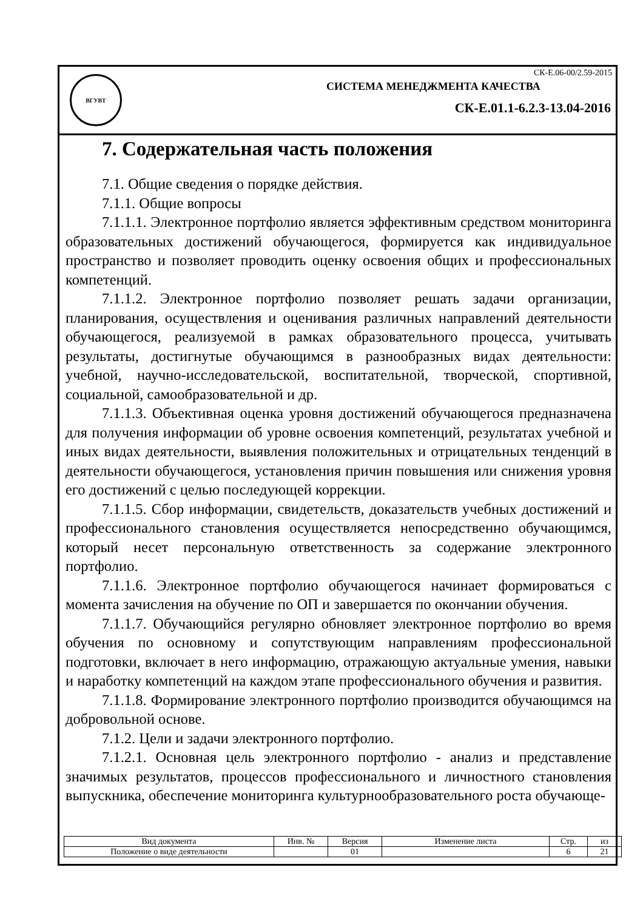ВГУВТ
СК-Е.06-00/2.59-2015
СИСТЕМА МЕНЕДЖМЕНТА КАЧЕСТВА
СК-Е.01.1-6.2.3-13.04-2016
7. Содержательная часть положения
7.1. Общие сведения о порядке действия.
7.1.1. Общие вопросы
7.1.1.1. Электронное портфолио является эффективным средством мониторинга образовательных достижений обучающегося, формируется как индивидуальное пространство и позволяет проводить оценку освоения общих и профессиональных компетенций.
7.1.1.2. Электронное портфолио позволяет решать задачи организации, планирования, осуществления и оценивания различных направлений деятельности обучающегося, реализуемой в рамках образовательного процесса, учитывать результаты, достигнутые обучающимся в разнообразных видах деятельности: учебной, научно-исследовательской, воспитательной, творческой, спортивной, социальной, самообразовательной и др.
7.1.1.3. Объективная оценка уровня достижений обучающегося предназначена для получения информации об уровне освоения компетенций, результатах учебной и иных видах деятельности, выявления положительных и отрицательных тенденций в деятельности обучающегося, установления причин повышения или снижения уровня его достижений с целью последующей коррекции.
7.1.1.5. Сбор информации, свидетельств, доказательств учебных достижений и профессионального становления осуществляется непосредственно обучающимся, который несет персональную ответственность за содержание электронного портфолио.
7.1.1.6. Электронное портфолио обучающегося начинает формироваться с момента зачисления на обучение по ОП и завершается по окончании обучения.
7.1.1.7. Обучающийся регулярно обновляет электронное портфолио во время обучения по основному и сопутствующим направлениям профессиональной подготовки, включает в него информацию, отражающую актуальные умения, навыки и наработку компетенций на каждом этапе профессионального обучения и развития.
7.1.1.8. Формирование электронного портфолио производится обучающимся на добровольной основе.
7.1.2. Цели и задачи электронного портфолио.
7.1.2.1. Основная цель электронного портфолио - анализ и представление значимых результатов, процессов профессионального и личностного становления выпускника, обеспечение мониторинга культурнообразовательного роста обучающе-
| Вид документа | Инв. № | Версия | Изменение листа | Стр. | из |
| --- | --- | --- | --- | --- | --- |
| Положение о виде деятельности | | 01 | | 6 | 21 |